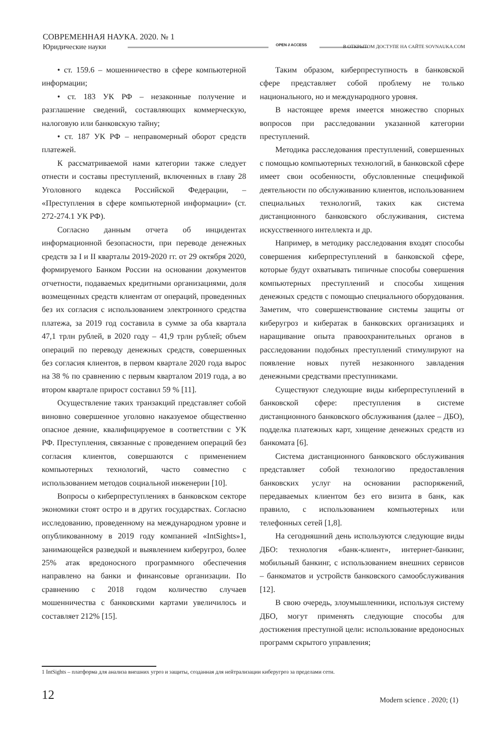СОВРЕМЕННАЯ НАУКА. 2020. № 1
Юридические науки
OPEN ∂ ACCESS
В ОТКРЫТОМ ДОСТУПЕ НА САЙТЕ SOVNAUKA.COM
• ст. 159.6 – мошенничество в сфере компьютерной информации;
• ст. 183 УК РФ – незаконные получение и разглашение сведений, составляющих коммерческую, налоговую или банковскую тайну;
• ст. 187 УК РФ – неправомерный оборот средств платежей.
К рассматриваемой нами категории также следует отнести и составы преступлений, включенных в главу 28 Уголовного кодекса Российской Федерации, – «Преступления в сфере компьютерной информации» (ст. 272-274.1 УК РФ).
Согласно данным отчета об инцидентах информационной безопасности, при переводе денежных средств за I и II кварталы 2019-2020 гг. от 29 октября 2020, формируемого Банком России на основании документов отчетности, подаваемых кредитными организациями, доля возмещенных средств клиентам от операций, проведенных без их согласия с использованием электронного средства платежа, за 2019 год составила в сумме за оба квартала 47,1 трлн рублей, в 2020 году – 41,9 трлн рублей; объем операций по переводу денежных средств, совершенных без согласия клиентов, в первом квартале 2020 года вырос на 38 % по сравнению с первым кварталом 2019 года, а во втором квартале прирост составил 59 % [11].
Осуществление таких транзакций представляет собой виновно совершенное уголовно наказуемое общественно опасное деяние, квалифицируемое в соответствии с УК РФ. Преступления, связанные с проведением операций без согласия клиентов, совершаются с применением компьютерных технологий, часто совместно с использованием методов социальной инженерии [10].
Вопросы о киберпреступлениях в банковском секторе экономики стоят остро и в других государствах. Согласно исследованию, проведенному на международном уровне и опубликованному в 2019 году компанией «IntSights»1, занимающейся разведкой и выявлением киберугроз, более 25% атак вредоносного программного обеспечения направлено на банки и финансовые организации. По сравнению с 2018 годом количество случаев мошенничества с банковскими картами увеличилось и составляет 212% [15].
Таким образом, киберпреступность в банковской сфере представляет собой проблему не только национального, но и международного уровня.
В настоящее время имеется множество спорных вопросов при расследовании указанной категории преступлений.
Методика расследования преступлений, совершенных с помощью компьютерных технологий, в банковской сфере имеет свои особенности, обусловленные спецификой деятельности по обслуживанию клиентов, использованием специальных технологий, таких как система дистанционного банковского обслуживания, система искусственного интеллекта и др.
Например, в методику расследования входят способы совершения киберпреступлений в банковской сфере, которые будут охватывать типичные способы совершения компьютерных преступлений и способы хищения денежных средств с помощью специального оборудования. Заметим, что совершенствование системы защиты от киберугроз и кибератак в банковских организациях и наращивание опыта правоохранительных органов в расследовании подобных преступлений стимулируют на появление новых путей незаконного завладения денежными средствами преступниками.
Существуют следующие виды киберпреступлений в банковской сфере: преступления в системе дистанционного банковского обслуживания (далее – ДБО), подделка платежных карт, хищение денежных средств из банкомата [6].
Система дистанционного банковского обслуживания представляет собой технологию предоставления банковских услуг на основании распоряжений, передаваемых клиентом без его визита в банк, как правило, с использованием компьютерных или телефонных сетей [1,8].
На сегодняшний день используются следующие виды ДБО: технология «банк-клиент», интернет-банкинг, мобильный банкинг, с использованием внешних сервисов – банкоматов и устройств банковского самообслуживания [12].
В свою очередь, злоумышленники, используя систему ДБО, могут применять следующие способы для достижения преступной цели: использование вредоносных программ скрытого управления;
1 IntSights – платформа для анализа внешних угроз и защиты, созданная для нейтрализации киберугроз за пределами сети.
12 Modern science . 2020; (1)